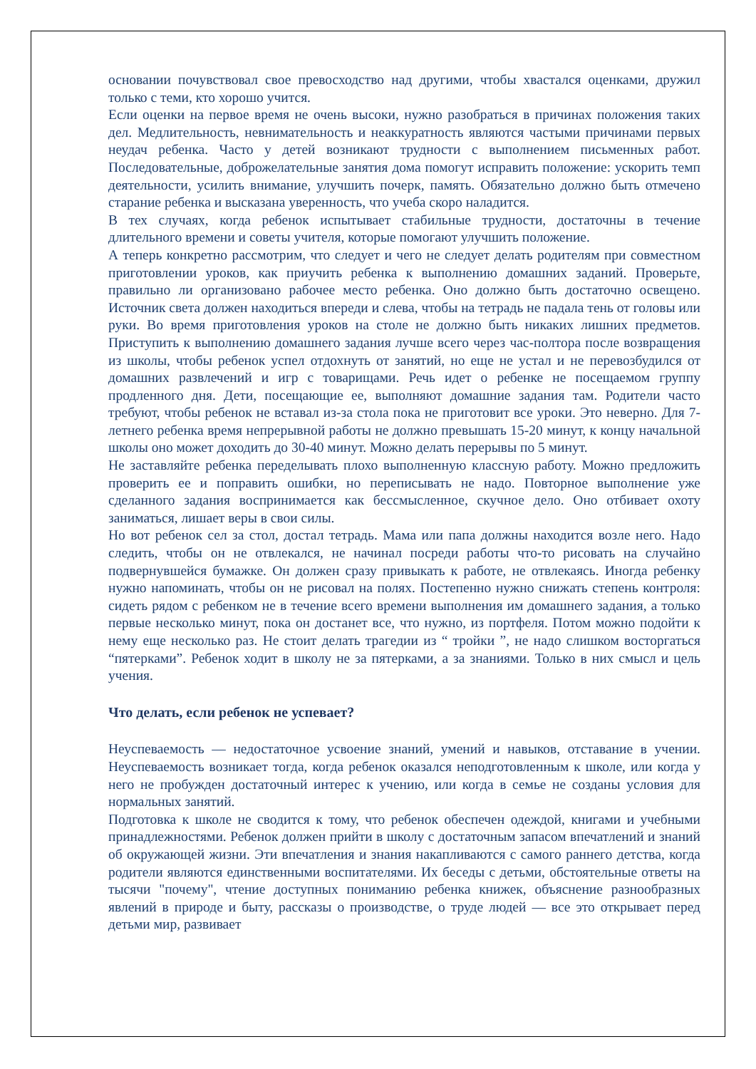основании почувствовал свое превосходство над другими, чтобы хвастался оценками, дружил только с теми, кто хорошо учится.
Если оценки на первое время не очень высоки, нужно разобраться в причинах положения таких дел. Медлительность, невнимательность и неаккуратность являются частыми причинами первых неудач ребенка. Часто у детей возникают трудности с выполнением письменных работ. Последовательные, доброжелательные занятия дома помогут исправить положение: ускорить темп деятельности, усилить внимание, улучшить почерк, память. Обязательно должно быть отмечено старание ребенка и высказана уверенность, что учеба скоро наладится.
В тех случаях, когда ребенок испытывает стабильные трудности, достаточны в течение длительного времени и советы учителя, которые помогают улучшить положение.
А теперь конкретно рассмотрим, что следует и чего не следует делать родителям при совместном приготовлении уроков, как приучить ребенка к выполнению домашних заданий. Проверьте, правильно ли организовано рабочее место ребенка. Оно должно быть достаточно освещено. Источник света должен находиться впереди и слева, чтобы на тетрадь не падала тень от головы или руки. Во время приготовления уроков на столе не должно быть никаких лишних предметов. Приступить к выполнению домашнего задания лучше всего через час-полтора после возвращения из школы, чтобы ребенок успел отдохнуть от занятий, но еще не устал и не перевозбудился от домашних развлечений и игр с товарищами. Речь идет о ребенке не посещаемом группу продленного дня. Дети, посещающие ее, выполняют домашние задания там. Родители часто требуют, чтобы ребенок не вставал из-за стола пока не приготовит все уроки. Это неверно. Для 7-летнего ребенка время непрерывной работы не должно превышать 15-20 минут, к концу начальной школы оно может доходить до 30-40 минут. Можно делать перерывы по 5 минут.
Не заставляйте ребенка переделывать плохо выполненную классную работу. Можно предложить проверить ее и поправить ошибки, но переписывать не надо. Повторное выполнение уже сделанного задания воспринимается как бессмысленное, скучное дело. Оно отбивает охоту заниматься, лишает веры в свои силы.
Но вот ребенок сел за стол, достал тетрадь. Мама или папа должны находится возле него. Надо следить, чтобы он не отвлекался, не начинал посреди работы что-то рисовать на случайно подвернувшейся бумажке. Он должен сразу привыкать к работе, не отвлекаясь. Иногда ребенку нужно напоминать, чтобы он не рисовал на полях. Постепенно нужно снижать степень контроля: сидеть рядом с ребенком не в течение всего времени выполнения им домашнего задания, а только первые несколько минут, пока он достанет все, что нужно, из портфеля. Потом можно подойти к нему еще несколько раз. Не стоит делать трагедии из “ тройки ”, не надо слишком восторгаться “пятерками”. Ребенок ходит в школу не за пятерками, а за знаниями. Только в них смысл и цель учения.
Что делать, если ребенок не успевает?
Неуспеваемость — недостаточное усвоение знаний, умений и навыков, отставание в учении. Неуспеваемость возникает тогда, когда ребенок оказался неподготовленным к школе, или когда у него не пробужден достаточный интерес к учению, или когда в семье не созданы условия для нормальных занятий.
Подготовка к школе не сводится к тому, что ребенок обеспечен одеждой, книгами и учебными принадлежностями. Ребенок должен прийти в школу с достаточным запасом впечатлений и знаний об окружающей жизни. Эти впечатления и знания накапливаются с самого раннего детства, когда родители являются единственными воспитателями. Их беседы с детьми, обстоятельные ответы на тысячи "почему", чтение доступных пониманию ребенка книжек, объяснение разнообразных явлений в природе и быту, рассказы о производстве, о труде людей — все это открывает перед детьми мир, развивает